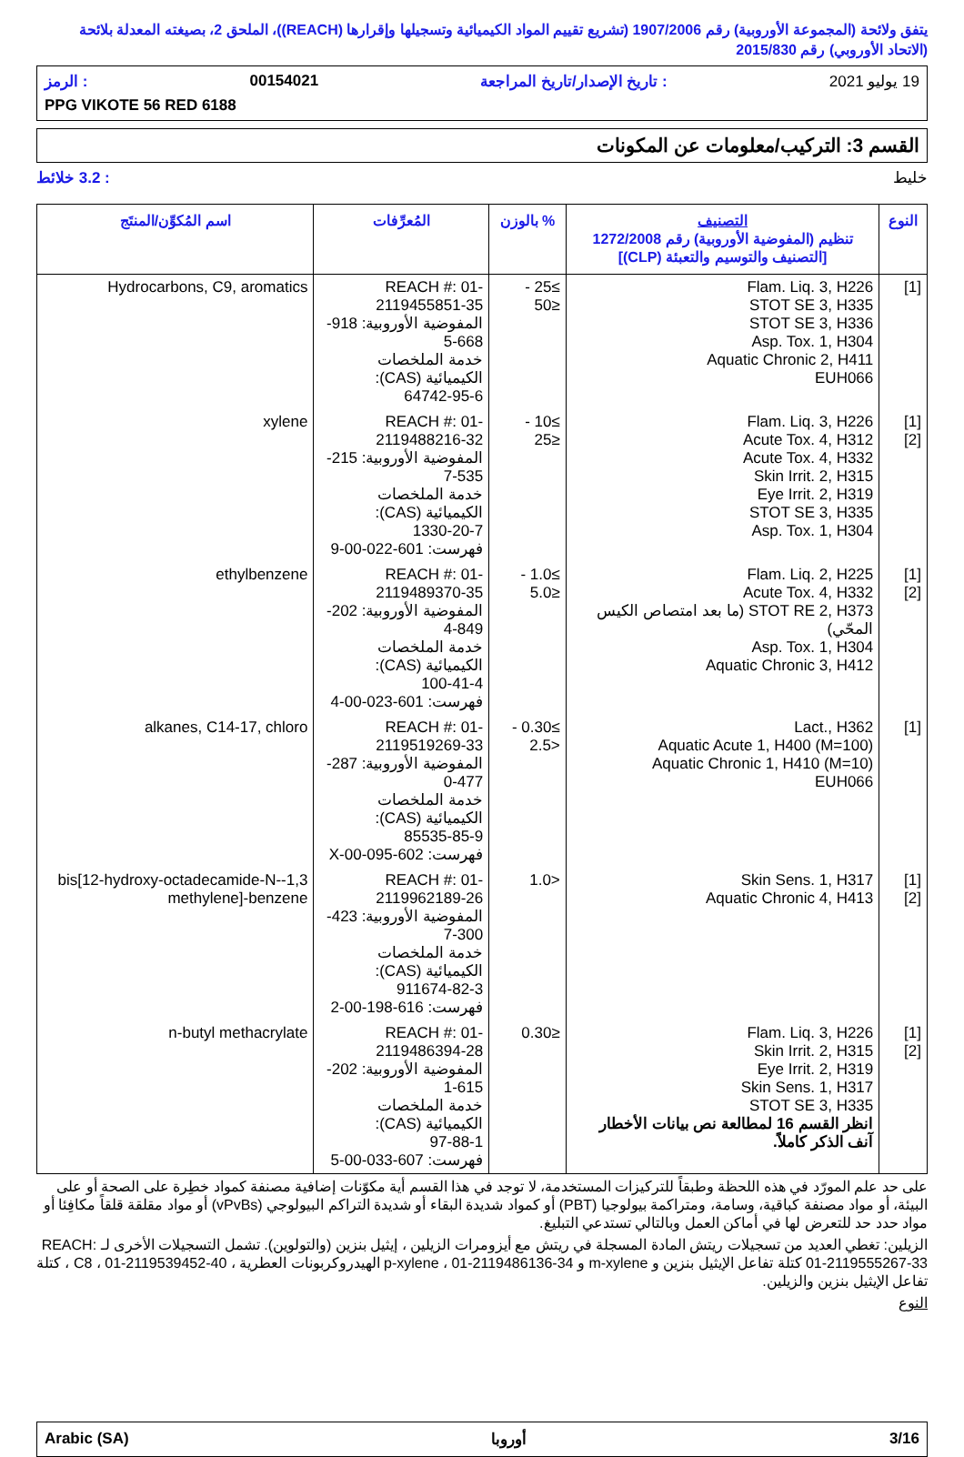يتفق ولائحة (المجموعة الأوروبية) رقم 1907/2006 (تشريع تقييم المواد الكيميائية وتسجيلها وإقرارها (REACH))، الملحق 2، بصيغته المعدلة بلائحة (الاتحاد الأوروبي) رقم 2015/830
19 يوليو 2021: تاريخ الإصدار/تاريخ المراجعة 00154021: الرمز
PPG VIKOTE 56 RED 6188
القسم 3: التركيب/معلومات عن المكونات
خليط: 3.2 خلائط
| النوع | التصنيف تنظيم (المفوضية الأوروبية) رقم 1272/2008 [التصنيف والتوسيم والتعبئة (CLP)] | % بالوزن | المُعرِّفات | اسم المُكوِّن/المنتَج |
| --- | --- | --- | --- | --- |
| [1] | Flam. Liq. 3, H226 STOT SE 3, H335 STOT SE 3, H336 Asp. Tox. 1, H304 Aquatic Chronic 2, H411 EUH066 | ≥25 - ≤50 | REACH #: 01-2119455851-35 المفوضية الأوروبية: 918-668-5 خدمة الملخصات الكيميائية (CAS): 64742-95-6 | Hydrocarbons, C9, aromatics |
| [1] [2] | Flam. Liq. 3, H226 Acute Tox. 4, H312 Acute Tox. 4, H332 Skin Irrit. 2, H315 Eye Irrit. 2, H319 STOT SE 3, H335 Asp. Tox. 1, H304 | ≥10 - ≤25 | REACH #: 01-2119488216-32 المفوضية الأوروبية: 215-535-7 خدمة الملخصات الكيميائية (CAS): 1330-20-7 فهرست: 601-022-00-9 | xylene |
| [1] [2] | Flam. Liq. 2, H225 Acute Tox. 4, H332 STOT RE 2, H373 (ما بعد امتصاص الكيس المحّي) Asp. Tox. 1, H304 Aquatic Chronic 3, H412 | ≥1.0 - ≤5.0 | REACH #: 01-2119489370-35 المفوضية الأوروبية: 202-849-4 خدمة الملخصات الكيميائية (CAS): 100-41-4 فهرست: 601-023-00-4 | ethylbenzene |
| [1] | Lact., H362 Aquatic Acute 1, H400 (M=100) Aquatic Chronic 1, H410 (M=10) EUH066 | ≥0.30 - <2.5 | REACH #: 01-2119519269-33 المفوضية الأوروبية: 287-477-0 خدمة الملخصات الكيميائية (CAS): 85535-85-9 فهرست: 602-095-00-X | alkanes, C14-17, chloro |
| [1] [2] | Skin Sens. 1, H317 Aquatic Chronic 4, H413 | <1.0 | REACH #: 01-2119962189-26 المفوضية الأوروبية: 423-300-7 خدمة الملخصات الكيميائية (CAS): 911674-82-3 فهرست: 616-198-00-2 | 1,3-bis[12-hydroxy-octadecamide-N-methylene]-benzene |
| [1] [2] | Flam. Liq. 3, H226 Skin Irrit. 2, H315 Eye Irrit. 2, H319 Skin Sens. 1, H317 STOT SE 3, H335 انظر القسم 16 لمطالعة نص بيانات الأخطار آنف الذكر كاملاً. | ≤0.30 | REACH #: 01-2119486394-28 المفوضية الأوروبية: 202-615-1 خدمة الملخصات الكيميائية (CAS): 97-88-1 فهرست: 607-033-00-5 | n-butyl methacrylate |
على حد علم المورّد في هذه اللحظة وطبقاً للتركيزات المستخدمة، لا توجد في هذا القسم أية مكوّنات إضافية مصنفة كمواد خطِرة على الصحة أو على البيئة، أو مواد مصنفة كباقية، وسامة، ومتراكمة بيولوجيا (PBT) أو كمواد شديدة البقاء أو شديدة التراكم البيولوجي (vPvBs) أو مواد مقلقة قلقاً مكافِئا أو مواد حدد حد للتعرض لها في أماكن العمل وبالتالي تستدعي التبليغ.
الزيلين: تغطي العديد من تسجيلات ريتش المادة المسجلة في ريتش مع أيزومرات الزيلين ، إيثيل بنزين (والتولوين). تشمل التسجيلات الأخرى لـ REACH: 01-2119555267-33 كتلة تفاعل الإيثيل بنزين و m-xylene و p-xylene ، 01-2119486136-34 الهيدروكربونات العطرية ، C8 ، 01-2119539452-40 ، كتلة تفاعل الإيثيل بنزين والزيلين.
النوع
Arabic (SA) أوروبا 3/16